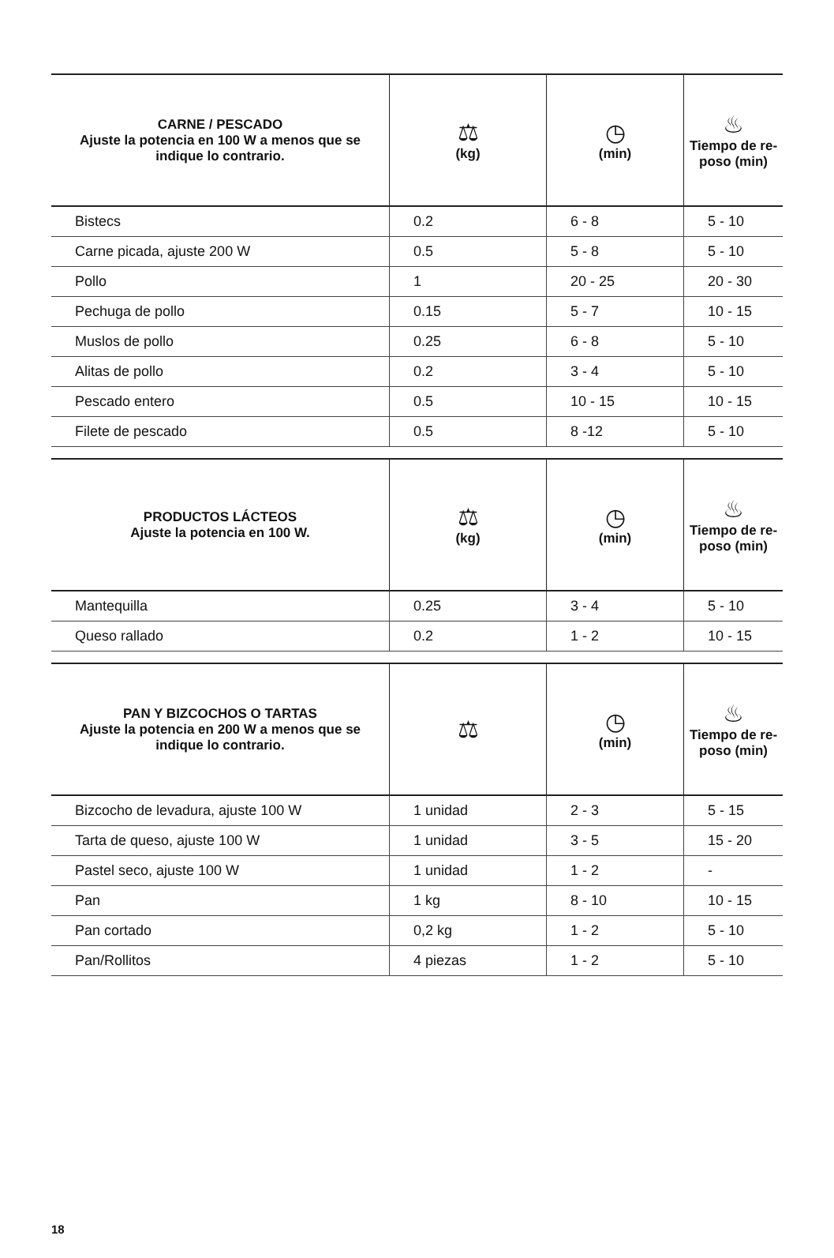| CARNE / PESCADO Ajuste la potencia en 100 W a menos que se indique lo contrario. | ⚖ (kg) | ◷ (min) | ♨ Tiempo de re-poso (min) |
| --- | --- | --- | --- |
| Bistecs | 0.2 | 6 - 8 | 5 - 10 |
| Carne picada, ajuste 200 W | 0.5 | 5 - 8 | 5 - 10 |
| Pollo | 1 | 20 - 25 | 20 - 30 |
| Pechuga de pollo | 0.15 | 5 - 7 | 10 - 15 |
| Muslos de pollo | 0.25 | 6 - 8 | 5 - 10 |
| Alitas de pollo | 0.2 | 3 - 4 | 5 - 10 |
| Pescado entero | 0.5 | 10 - 15 | 10 - 15 |
| Filete de pescado | 0.5 | 8 -12 | 5 - 10 |
| PRODUCTOS LÁCTEOS Ajuste la potencia en 100 W. | ⚖ (kg) | ◷ (min) | ♨ Tiempo de re-poso (min) |
| --- | --- | --- | --- |
| Mantequilla | 0.25 | 3 - 4 | 5 - 10 |
| Queso rallado | 0.2 | 1 - 2 | 10 - 15 |
| PAN Y BIZCOCHOS O TARTAS Ajuste la potencia en 200 W a menos que se indique lo contrario. | ⚖ | ◷ (min) | ♨ Tiempo de re-poso (min) |
| --- | --- | --- | --- |
| Bizcocho de levadura, ajuste 100 W | 1 unidad | 2 - 3 | 5 - 15 |
| Tarta de queso, ajuste 100 W | 1 unidad | 3 - 5 | 15 - 20 |
| Pastel seco, ajuste 100 W | 1 unidad | 1 - 2 | - |
| Pan | 1 kg | 8 - 10 | 10 - 15 |
| Pan cortado | 0,2 kg | 1 - 2 | 5 - 10 |
| Pan/Rollitos | 4 piezas | 1 - 2 | 5 - 10 |
18